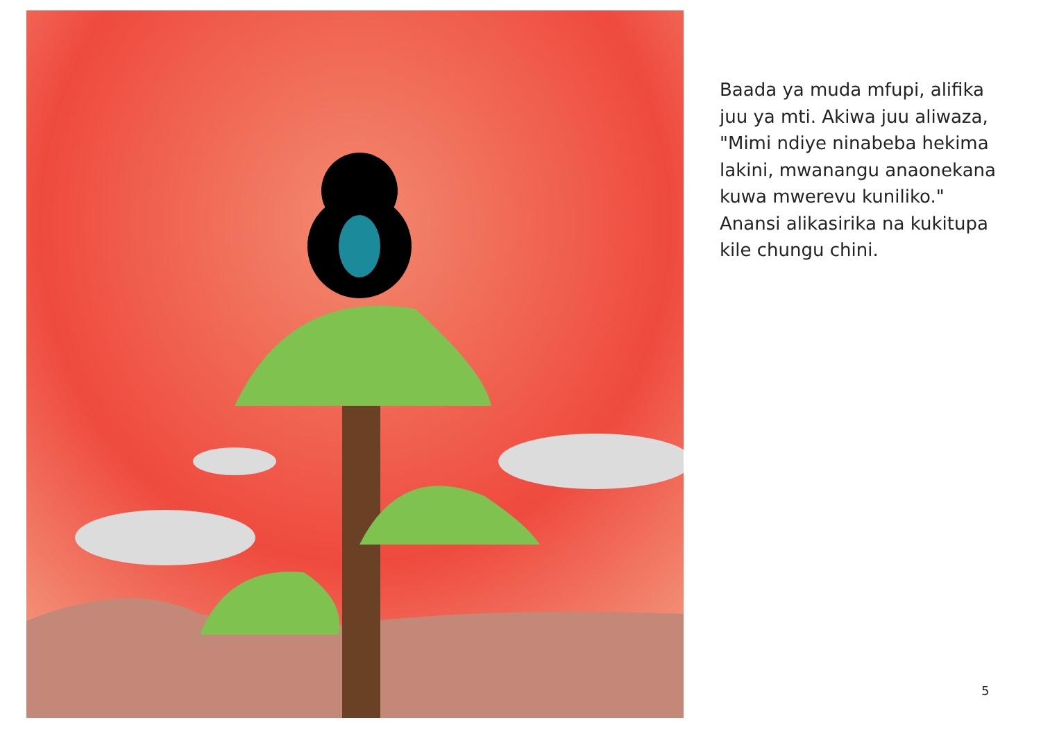Baada ya muda mfupi, alifika juu ya mti. Akiwa juu aliwaza, "Mimi ndiye ninabeba hekima lakini, mwanangu anaonekana kuwa mwerevu kuniliko." Anansi alikasirika na kukitupa kile chungu chini.
5